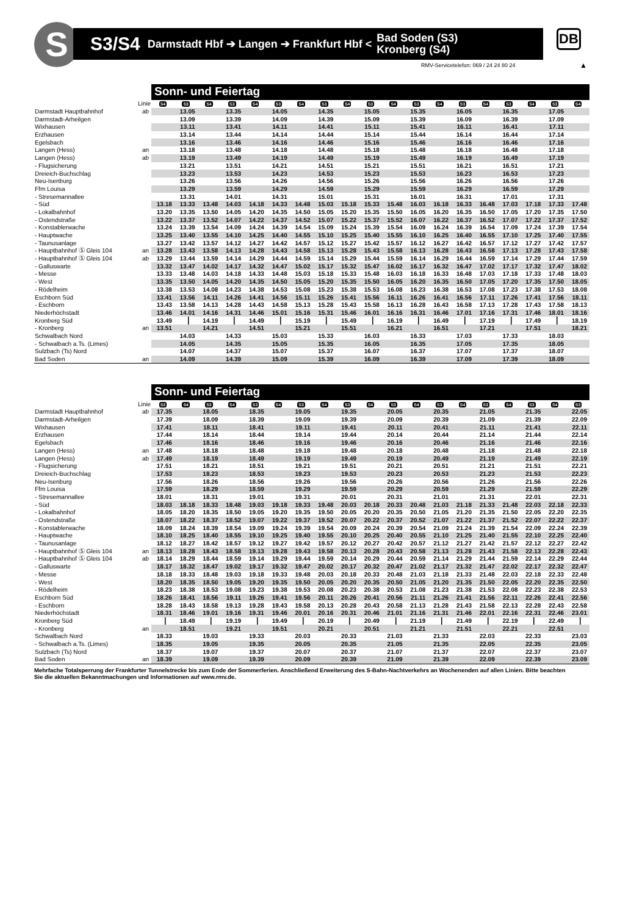S
S3/S4 Darmstadt Hbf ➔ Langen ➔ Frankfurt Hbf < Bad Soden (S3)
Kronberg (S4)
DB
RMV-Servicetelefon: 069 / 24 24 80 24
▲
Sonn- und Feiertag
| Linie | | S4 | S3 | S4 | S3 | S4 | S3 | S4 | S3 | S4 | S3 | S4 | S3 | S4 | S3 | S4 | S3 | S4 | S3 | S4 |
| --- | --- | --- | --- | --- | --- | --- | --- | --- | --- | --- | --- | --- | --- | --- | --- | --- | --- | --- | --- | --- |
| Darmstadt Hauptbahnhof | ab | | 13.05 | | 13.35 | | 14.05 | | 14.35 | | 15.05 | | 15.35 | | 16.05 | | 16.35 | | 17.05 | |
| Darmstadt-Arheilgen | | | 13.09 | | 13.39 | | 14.09 | | 14.39 | | 15.09 | | 15.39 | | 16.09 | | 16.39 | | 17.09 | |
| Wixhausen | | | 13.11 | | 13.41 | | 14.11 | | 14.41 | | 15.11 | | 15.41 | | 16.11 | | 16.41 | | 17.11 | |
| Erzhausen | | | 13.14 | | 13.44 | | 14.14 | | 14.44 | | 15.14 | | 15.44 | | 16.14 | | 16.44 | | 17.14 | |
| Egelsbach | | | 13.16 | | 13.46 | | 14.16 | | 14.46 | | 15.16 | | 15.46 | | 16.16 | | 16.46 | | 17.16 | |
| Langen (Hess) | an | | 13.18 | | 13.48 | | 14.18 | | 14.48 | | 15.18 | | 15.48 | | 16.18 | | 16.48 | | 17.18 | |
| Langen (Hess) | ab | | 13.19 | | 13.49 | | 14.19 | | 14.49 | | 15.19 | | 15.49 | | 16.19 | | 16.49 | | 17.19 | |
| - Flugsicherung | | | 13.21 | | 13.51 | | 14.21 | | 14.51 | | 15.21 | | 15.51 | | 16.21 | | 16.51 | | 17.21 | |
| Dreieich-Buchschlag | | | 13.23 | | 13.53 | | 14.23 | | 14.53 | | 15.23 | | 15.53 | | 16.23 | | 16.53 | | 17.23 | |
| Neu-Isenburg | | | 13.26 | | 13.56 | | 14.26 | | 14.56 | | 15.26 | | 15.56 | | 16.26 | | 16.56 | | 17.26 | |
| Ffm Louisa | | | 13.29 | | 13.59 | | 14.29 | | 14.59 | | 15.29 | | 15.59 | | 16.29 | | 16.59 | | 17.29 | |
| - Stresemannallee | | | 13.31 | | 14.01 | | 14.31 | | 15.01 | | 15.31 | | 16.01 | | 16.31 | | 17.01 | | 17.31 | |
| - Süd | | 13.18 | 13.33 | 13.48 | 14.03 | 14.18 | 14.33 | 14.48 | 15.03 | 15.18 | 15.33 | 15.48 | 16.03 | 16.18 | 16.33 | 16.48 | 17.03 | 17.18 | 17.33 | 17.48 |
| - Lokalbahnhof | | 13.20 | 13.35 | 13.50 | 14.05 | 14.20 | 14.35 | 14.50 | 15.05 | 15.20 | 15.35 | 15.50 | 16.05 | 16.20 | 16.35 | 16.50 | 17.05 | 17.20 | 17.35 | 17.50 |
| - Ostendstraße | | 13.22 | 13.37 | 13.52 | 14.07 | 14.22 | 14.37 | 14.52 | 15.07 | 15.22 | 15.37 | 15.52 | 16.07 | 16.22 | 16.37 | 16.52 | 17.07 | 17.22 | 17.37 | 17.52 |
| - Konstablerwache | | 13.24 | 13.39 | 13.54 | 14.09 | 14.24 | 14.39 | 14.54 | 15.09 | 15.24 | 15.39 | 15.54 | 16.09 | 16.24 | 16.39 | 16.54 | 17.09 | 17.24 | 17.39 | 17.54 |
| - Hauptwache | | 13.25 | 13.40 | 13.55 | 14.10 | 14.25 | 14.40 | 14.55 | 15.10 | 15.25 | 15.40 | 15.55 | 16.10 | 16.25 | 16.40 | 16.55 | 17.10 | 17.25 | 17.40 | 17.55 |
| - Taunusanlage | | 13.27 | 13.42 | 13.57 | 14.12 | 14.27 | 14.42 | 14.57 | 15.12 | 15.27 | 15.42 | 15.57 | 16.12 | 16.27 | 16.42 | 16.57 | 17.12 | 17.27 | 17.42 | 17.57 |
| - Hauptbahnhof Ⓢ Gleis 104 | an | 13.28 | 13.43 | 13.58 | 14.13 | 14.28 | 14.43 | 14.58 | 15.13 | 15.28 | 15.43 | 15.58 | 16.13 | 16.28 | 16.43 | 16.58 | 17.13 | 17.28 | 17.43 | 17.58 |
| - Hauptbahnhof Ⓢ Gleis 104 | ab | 13.29 | 13.44 | 13.59 | 14.14 | 14.29 | 14.44 | 14.59 | 15.14 | 15.29 | 15.44 | 15.59 | 16.14 | 16.29 | 16.44 | 16.59 | 17.14 | 17.29 | 17.44 | 17.59 |
| - Galluswarte | | 13.32 | 13.47 | 14.02 | 14.17 | 14.32 | 14.47 | 15.02 | 15.17 | 15.32 | 15.47 | 16.02 | 16.17 | 16.32 | 16.47 | 17.02 | 17.17 | 17.32 | 17.47 | 18.02 |
| - Messe | | 13.33 | 13.48 | 14.03 | 14.18 | 14.33 | 14.48 | 15.03 | 15.18 | 15.33 | 15.48 | 16.03 | 16.18 | 16.33 | 16.48 | 17.03 | 17.18 | 17.33 | 17.48 | 18.03 |
| - West | | 13.35 | 13.50 | 14.05 | 14.20 | 14.35 | 14.50 | 15.05 | 15.20 | 15.35 | 15.50 | 16.05 | 16.20 | 16.35 | 16.50 | 17.05 | 17.20 | 17.35 | 17.50 | 18.05 |
| - Rödelheim | | 13.38 | 13.53 | 14.08 | 14.23 | 14.38 | 14.53 | 15.08 | 15.23 | 15.38 | 15.53 | 16.08 | 16.23 | 16.38 | 16.53 | 17.08 | 17.23 | 17.38 | 17.53 | 18.08 |
| Eschborn Süd | | 13.41 | 13.56 | 14.11 | 14.26 | 14.41 | 14.56 | 15.11 | 15.26 | 15.41 | 15.56 | 16.11 | 16.26 | 16.41 | 16.56 | 17.11 | 17.26 | 17.41 | 17.56 | 18.11 |
| - Eschborn | | 13.43 | 13.58 | 14.13 | 14.28 | 14.43 | 14.58 | 15.13 | 15.28 | 15.43 | 15.58 | 16.13 | 16.28 | 16.43 | 16.58 | 17.13 | 17.28 | 17.43 | 17.58 | 18.13 |
| Niederhöchstadt | | 13.46 | 14.01 | 14.16 | 14.31 | 14.46 | 15.01 | 15.16 | 15.31 | 15.46 | 16.01 | 16.16 | 16.31 | 16.46 | 17.01 | 17.16 | 17.31 | 17.46 | 18.01 | 18.16 |
| Kronberg Süd | | 13.49 | | 14.19 | | 14.49 | | 15.19 | | 15.49 | | 16.19 | | 16.49 | | 17.19 | | 17.49 | | 18.19 |
| - Kronberg | an | 13.51 | | 14.21 | | 14.51 | | 15.21 | | 15.51 | | 16.21 | | 16.51 | | 17.21 | | 17.51 | | 18.21 |
| Schwalbach Nord | | | 14.03 | | 14.33 | | 15.03 | | 15.33 | | 16.03 | | 16.33 | | 17.03 | | 17.33 | | 18.03 | |
| - Schwalbach a.Ts. (Limes) | | | 14.05 | | 14.35 | | 15.05 | | 15.35 | | 16.05 | | 16.35 | | 17.05 | | 17.35 | | 18.05 | |
| Sulzbach (Ts) Nord | | | 14.07 | | 14.37 | | 15.07 | | 15.37 | | 16.07 | | 16.37 | | 17.07 | | 17.37 | | 18.07 | |
| Bad Soden | an | | 14.09 | | 14.39 | | 15.09 | | 15.39 | | 16.09 | | 16.39 | | 17.09 | | 17.39 | | 18.09 | |
Sonn- und Feiertag
| Linie | | S3 | S4 | S3 | S4 | S3 | S4 | S3 | S4 | S3 | S4 | S3 | S4 | S3 | S4 | S3 | S4 | S3 | S4 | S3 |
| --- | --- | --- | --- | --- | --- | --- | --- | --- | --- | --- | --- | --- | --- | --- | --- | --- | --- | --- | --- | --- |
| Darmstadt Hauptbahnhof | ab | 17.35 | | 18.05 | | 18.35 | | 19.05 | | 19.35 | | 20.05 | | 20.35 | | 21.05 | | 21.35 | | 22.05 |
| Darmstadt-Arheilgen | | 17.39 | | 18.09 | | 18.39 | | 19.09 | | 19.39 | | 20.09 | | 20.39 | | 21.09 | | 21.39 | | 22.09 |
| Wixhausen | | 17.41 | | 18.11 | | 18.41 | | 19.11 | | 19.41 | | 20.11 | | 20.41 | | 21.11 | | 21.41 | | 22.11 |
| Erzhausen | | 17.44 | | 18.14 | | 18.44 | | 19.14 | | 19.44 | | 20.14 | | 20.44 | | 21.14 | | 21.44 | | 22.14 |
| Egelsbach | | 17.46 | | 18.16 | | 18.46 | | 19.16 | | 19.46 | | 20.16 | | 20.46 | | 21.16 | | 21.46 | | 22.16 |
| Langen (Hess) | an | 17.48 | | 18.18 | | 18.48 | | 19.18 | | 19.48 | | 20.18 | | 20.48 | | 21.18 | | 21.48 | | 22.18 |
| Langen (Hess) | ab | 17.49 | | 18.19 | | 18.49 | | 19.19 | | 19.49 | | 20.19 | | 20.49 | | 21.19 | | 21.49 | | 22.19 |
| - Flugsicherung | | 17.51 | | 18.21 | | 18.51 | | 19.21 | | 19.51 | | 20.21 | | 20.51 | | 21.21 | | 21.51 | | 22.21 |
| Dreieich-Buchschlag | | 17.53 | | 18.23 | | 18.53 | | 19.23 | | 19.53 | | 20.23 | | 20.53 | | 21.23 | | 21.53 | | 22.23 |
| Neu-Isenburg | | 17.56 | | 18.26 | | 18.56 | | 19.26 | | 19.56 | | 20.26 | | 20.56 | | 21.26 | | 21.56 | | 22.26 |
| Ffm Louisa | | 17.59 | | 18.29 | | 18.59 | | 19.29 | | 19.59 | | 20.29 | | 20.59 | | 21.29 | | 21.59 | | 22.29 |
| - Stresemannallee | | 18.01 | | 18.31 | | 19.01 | | 19.31 | | 20.01 | | 20.31 | | 21.01 | | 21.31 | | 22.01 | | 22.31 |
| - Süd | | 18.03 | 18.18 | 18.33 | 18.48 | 19.03 | 19.18 | 19.33 | 19.48 | 20.03 | 20.18 | 20.33 | 20.48 | 21.03 | 21.18 | 21.33 | 21.48 | 22.03 | 22.18 | 22.33 |
| - Lokalbahnhof | | 18.05 | 18.20 | 18.35 | 18.50 | 19.05 | 19.20 | 19.35 | 19.50 | 20.05 | 20.20 | 20.35 | 20.50 | 21.05 | 21.20 | 21.35 | 21.50 | 22.05 | 22.20 | 22.35 |
| - Ostendstraße | | 18.07 | 18.22 | 18.37 | 18.52 | 19.07 | 19.22 | 19.37 | 19.52 | 20.07 | 20.22 | 20.37 | 20.52 | 21.07 | 21.22 | 21.37 | 21.52 | 22.07 | 22.22 | 22.37 |
| - Konstablerwache | | 18.09 | 18.24 | 18.39 | 18.54 | 19.09 | 19.24 | 19.39 | 19.54 | 20.09 | 20.24 | 20.39 | 20.54 | 21.09 | 21.24 | 21.39 | 21.54 | 22.09 | 22.24 | 22.39 |
| - Hauptwache | | 18.10 | 18.25 | 18.40 | 18.55 | 19.10 | 19.25 | 19.40 | 19.55 | 20.10 | 20.25 | 20.40 | 20.55 | 21.10 | 21.25 | 21.40 | 21.55 | 22.10 | 22.25 | 22.40 |
| - Taunusanlage | | 18.12 | 18.27 | 18.42 | 18.57 | 19.12 | 19.27 | 19.42 | 19.57 | 20.12 | 20.27 | 20.42 | 20.57 | 21.12 | 21.27 | 21.42 | 21.57 | 22.12 | 22.27 | 22.42 |
| - Hauptbahnhof Ⓢ Gleis 104 | an | 18.13 | 18.28 | 18.43 | 18.58 | 19.13 | 19.28 | 19.43 | 19.58 | 20.13 | 20.28 | 20.43 | 20.58 | 21.13 | 21.28 | 21.43 | 21.58 | 22.13 | 22.28 | 22.43 |
| - Hauptbahnhof Ⓢ Gleis 104 | ab | 18.14 | 18.29 | 18.44 | 18.59 | 19.14 | 19.29 | 19.44 | 19.59 | 20.14 | 20.29 | 20.44 | 20.59 | 21.14 | 21.29 | 21.44 | 21.59 | 22.14 | 22.29 | 22.44 |
| - Galluswarte | | 18.17 | 18.32 | 18.47 | 19.02 | 19.17 | 19.32 | 19.47 | 20.02 | 20.17 | 20.32 | 20.47 | 21.02 | 21.17 | 21.32 | 21.47 | 22.02 | 22.17 | 22.32 | 22.47 |
| - Messe | | 18.18 | 18.33 | 18.48 | 19.03 | 19.18 | 19.33 | 19.48 | 20.03 | 20.18 | 20.33 | 20.48 | 21.03 | 21.18 | 21.33 | 21.48 | 22.03 | 22.18 | 22.33 | 22.48 |
| - West | | 18.20 | 18.35 | 18.50 | 19.05 | 19.20 | 19.35 | 19.50 | 20.05 | 20.20 | 20.35 | 20.50 | 21.05 | 21.20 | 21.35 | 21.50 | 22.05 | 22.20 | 22.35 | 22.50 |
| - Rödelheim | | 18.23 | 18.38 | 18.53 | 19.08 | 19.23 | 19.38 | 19.53 | 20.08 | 20.23 | 20.38 | 20.53 | 21.08 | 21.23 | 21.38 | 21.53 | 22.08 | 22.23 | 22.38 | 22.53 |
| Eschborn Süd | | 18.26 | 18.41 | 18.56 | 19.11 | 19.26 | 19.41 | 19.56 | 20.11 | 20.26 | 20.41 | 20.56 | 21.11 | 21.26 | 21.41 | 21.56 | 22.11 | 22.26 | 22.41 | 22.56 |
| - Eschborn | | 18.28 | 18.43 | 18.58 | 19.13 | 19.28 | 19.43 | 19.58 | 20.13 | 20.28 | 20.43 | 20.58 | 21.13 | 21.28 | 21.43 | 21.58 | 22.13 | 22.28 | 22.43 | 22.58 |
| Niederhöchstadt | | 18.31 | 18.46 | 19.01 | 19.16 | 19.31 | 19.46 | 20.01 | 20.16 | 20.31 | 20.46 | 21.01 | 21.16 | 21.31 | 21.46 | 22.01 | 22.16 | 22.31 | 22.46 | 23.01 |
| Kronberg Süd | | | 18.49 | | 19.19 | | 19.49 | | 20.19 | | 20.49 | | 21.19 | | 21.49 | | 22.19 | | 22.49 | |
| - Kronberg | an | | 18.51 | | 19.21 | | 19.51 | | 20.21 | | 20.51 | | 21.21 | | 21.51 | | 22.21 | | 22.51 | |
| Schwalbach Nord | | 18.33 | | 19.03 | | 19.33 | | 20.03 | | 20.33 | | 21.03 | | 21.33 | | 22.03 | | 22.33 | | 23.03 |
| - Schwalbach a.Ts. (Limes) | | 18.35 | | 19.05 | | 19.35 | | 20.05 | | 20.35 | | 21.05 | | 21.35 | | 22.05 | | 22.35 | | 23.05 |
| Sulzbach (Ts) Nord | | 18.37 | | 19.07 | | 19.37 | | 20.07 | | 20.37 | | 21.07 | | 21.37 | | 22.07 | | 22.37 | | 23.07 |
| Bad Soden | an | 18.39 | | 19.09 | | 19.39 | | 20.09 | | 20.39 | | 21.09 | | 21.39 | | 22.09 | | 22.39 | | 23.09 |
Mehrfache Totalsperrung der Frankfurter Tunnelstrecke bis zum Ende der Sommerferien. Anschließend Erweiterung des S-Bahn-Nachtverkehrs an Wochenenden auf allen Linien. Bitte beachten Sie die aktuellen Bekanntmachungen und Informationen auf www.rmv.de.